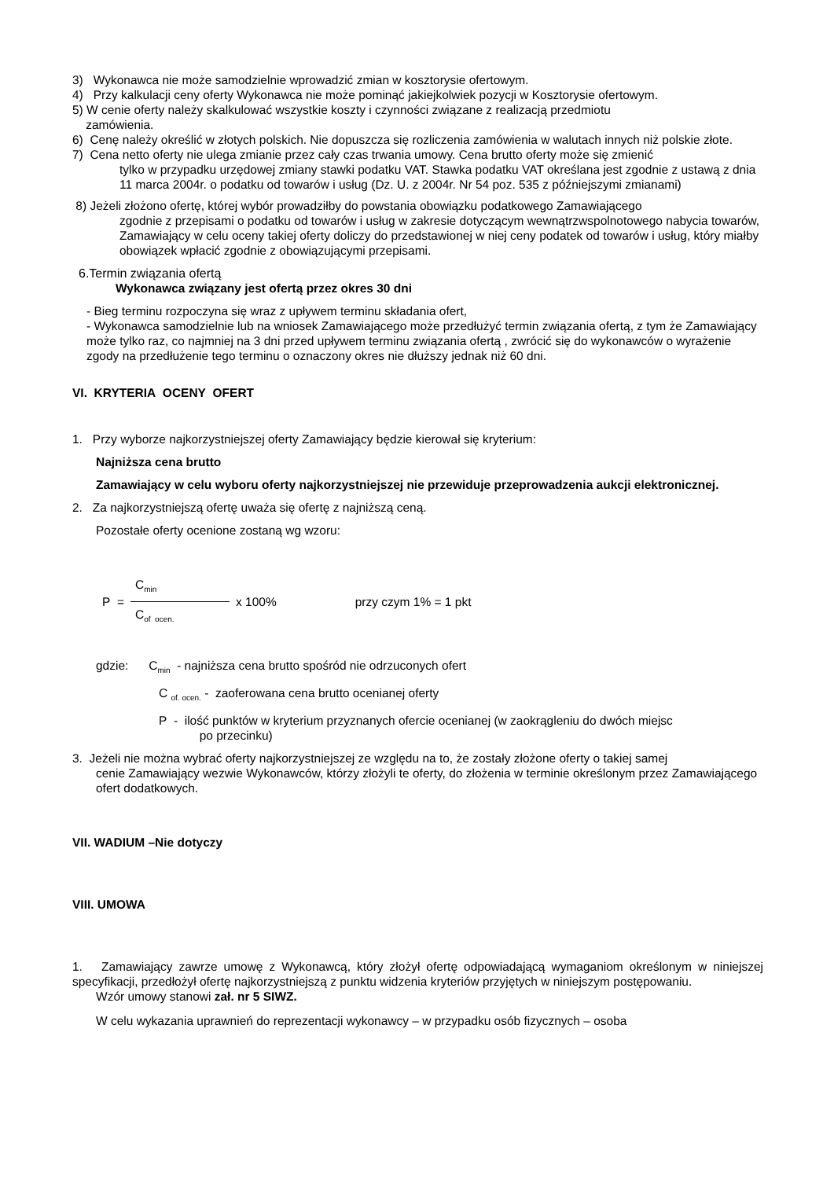3) Wykonawca nie może samodzielnie wprowadzić zmian w kosztorysie ofertowym.
4) Przy kalkulacji ceny oferty Wykonawca nie może pominąć jakiejkolwiek pozycji w Kosztorysie ofertowym.
5) W cenie oferty należy skalkulować wszystkie koszty i czynności związane z realizacją przedmiotu
zamówienia.
6) Cenę należy określić w złotych polskich. Nie dopuszcza się rozliczenia zamówienia w walutach innych niż polskie złote.
7) Cena netto oferty nie ulega zmianie przez cały czas trwania umowy. Cena brutto oferty może się zmienić
tylko w przypadku urzędowej zmiany stawki podatku VAT. Stawka podatku VAT określana jest zgodnie z ustawą z dnia 11 marca 2004r. o podatku od towarów i usług (Dz. U. z 2004r. Nr 54 poz. 535 z późniejszymi zmianami)
8) Jeżeli złożono ofertę, której wybór prowadziłby do powstania obowiązku podatkowego Zamawiającego
zgodnie z przepisami o podatku od towarów i usług w zakresie dotyczącym wewnątrzwspolnotowego nabycia towarów, Zamawiający w celu oceny takiej oferty doliczy do przedstawionej w niej ceny podatek od towarów i usług, który miałby obowiązek wpłacić zgodnie z obowiązującymi przepisami.
6.Termin związania ofertą
Wykonawca związany jest ofertą przez okres 30 dni
- Bieg terminu rozpoczyna się wraz z upływem terminu składania ofert,
- Wykonawca samodzielnie lub na wniosek Zamawiającego może przedłużyć termin związania ofertą, z tym że Zamawiający może tylko raz, co najmniej na 3 dni przed upływem terminu związania ofertą , zwrócić się do wykonawców o wyrażenie zgody na przedłużenie tego terminu o oznaczony okres nie dłuższy jednak niż 60 dni.
VI. KRYTERIA OCENY OFERT
1. Przy wyborze najkorzystniejszej oferty Zamawiający będzie kierował się kryterium:
Najniższa cena brutto
Zamawiający w celu wyboru oferty najkorzystniejszej nie przewiduje przeprowadzenia aukcji elektronicznej.
2. Za najkorzystniejszą ofertę uważa się ofertę z najniższą ceną.
Pozostałe oferty ocenione zostaną wg wzoru:
P =
C<sub>min</sub>
C<sub>of ocen.</sub>
x 100% przy czym 1% = 1 pkt
gdzie: C<sub>min</sub> - najniższa cena brutto spośród nie odrzuconych ofert
C <sub>of. ocen.</sub> - zaoferowana cena brutto ocenianej oferty
P - ilość punktów w kryterium przyznanych ofercie ocenianej (w zaokrągleniu do dwóch miejsc
po przecinku)
3. Jeżeli nie można wybrać oferty najkorzystniejszej ze względu na to, że zostały złożone oferty o takiej samej
cenie Zamawiający wezwie Wykonawców, którzy złożyli te oferty, do złożenia w terminie określonym przez Zamawiającego ofert dodatkowych.
VII. WADIUM –Nie dotyczy
VIII. UMOWA
1. Zamawiający zawrze umowę z Wykonawcą, który złożył ofertę odpowiadającą wymaganiom określonym w niniejszej specyfikacji, przedłożył ofertę najkorzystniejszą z punktu widzenia kryteriów przyjętych w niniejszym postępowaniu.
Wzór umowy stanowi zał. nr 5 SIWZ.
W celu wykazania uprawnień do reprezentacji wykonawcy – w przypadku osób fizycznych – osoba